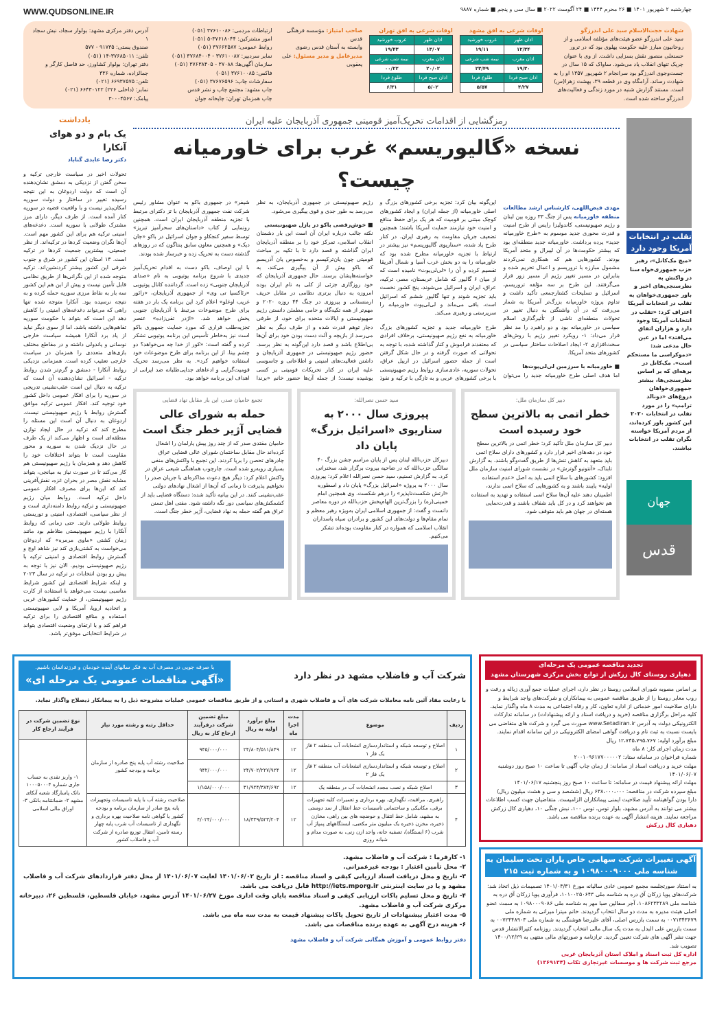WWW.QUDSONLINE.IR چهارشنبه ۲ شهریور ۱۴۰۱ ■ ۲۶ محرم ۱۴۴۴ ■ ۲۴ آگوست ۲۰۲۲ ■ سال سی و پنجم ■ شماره ۹۸۸۷
شهادت حجت‌الاسلام سید علی اندرزگو
سید علی اندرزگو عضو هیئت‌های مؤتلفه اسلامی و از روحانیون مبارز علیه حکومت پهلوی بود که در ترور حسنعلی منصور نقش بسزایی داشت. از وی با عنوان چریک تنهای انقلاب یاد می‌شود. ساواک که ۱۵ سال در جست‌وجوی اندرزگو بود سرانجام ۲ شهریور ۱۳۵۷ او را به شهادت رساند. آرامگاه وی در قطعه ۳۹، بهشت زهرا(س) است. مستند گزارش شنبه در مورد زندگی و فعالیت‌های اندرزگو ساخته شده است.
اوقات شرعی به افق مشهد
| اذان ظهر | غروب خورشید |
| ۱۲/۳۴ | ۱۹/۱۱ |
| اذان مغرب | نیمه شب شرعی |
| ۱۹/۳۰ | ۲۳/۴۹ |
| اذان صبح فردا | طلوع فردا |
| ۴/۲۷ | ۵/۵۷ |
اوقات شرعی به افق تهران
| اذان ظهر | غروب خورشید |
| ۱۳/۰۷ | ۱۹/۴۳ |
| اذان مغرب | نیمه شب شرعی |
| ۲۰/۰۲ | ۰۰/۲۲ |
| اذان صبح فردا | طلوع فردا |
| ۵/۰۲ | ۶/۳۱ |
صاحب امتیاز: مؤسسه فرهنگی قدس
وابسته به آستان قدس رضوی
مدیرعامل و مدیر مسئول: علی یعقوبی
ارتباطات مردمی: ۳۷۶۱۰۰۸۶ (۰۵۱)
امور مشترکین: ۳۷۶۱۸۰۴۴-۵ (۰۵۱)
روابط عمومی: ۳۷۶۶۲۵۸۷ (۰۵۱)
نمابر سردبیر: ۳۷۶۱۰۰۸۷ - ۳۷۶۸۴۰۰۴ (۰۵۱)
سازمان آگهی‌ها: ۳۷۰۸۸ - ۳۷۶۳۸۴۰۵ (۰۵۱)
فاکس: ۳۷۶۱۰۰۸۵ (۰۵۱)
سفارشات چاپ: ۳۷۶۷۶۵۹۶ (۰۵۱)
چاپ مشهد: مجتمع چاپ و نشر قدس
چاپ همزمان تهران: چاپخانه جوان
آدرس دفتر مرکزی مشهد: بولوار سجاد، نبش سجاد ۱
صندوق پستی: ۹۱۷۳۵ - ۵۷۷
تلفن: ۳۷۶۸۵۰۱۱-۱۴ (۰۵۱)
دفتر تهران: بولوار کشاورز، حد فاصل کارگر و جمالزاده، شماره ۳۳۶
تلفن: ۶۶۹۳۷۵۷۵ (۰۲۱)
نمابر: (داخلی ۲۲۶) ۶۶۴۳۰۱۲۲ (۰۲۱)
پیامک: ۳۰۰۰۴۵۶۷
تقلب در انتخابات آمریکا وجود دارد
«میچ مک‌کانل»، رهبر حزب جمهوری‌خواه سنا در واکنش به نظرسنجی‌های اخیر و باور جمهوری‌خواهان به تقلب در انتخابات آمریکا اعتراف کرد: «تقلب در انتخابات آمریکا وجود دارد و هزاران اتفاق می‌افتد» اما در عین حال مدعی شد: «دموکراسی ما مستحکم است». مک‌کانل در برهه‌ای که بر اساس نظرسنجی‌ها، بیشتر جمهوری‌خواهان دروغ‌های «دونالد ترامپ» را در مورد تقلب در انتخابات ۲۰۲۰ این کشور باور کرده‌اند، از مردم آمریکا خواسته نگران تقلب در انتخابات نباشند.
جهان
قدس
رمزگشایی از اقدامات تحریک‌آمیز قومیتی جمهوری آذربایجان علیه ایران
نسخه «گالیوریسم» غرب برای خاورمیانه چیست؟
مهدی فیض‌اللهی، کارشناس ارشد مطالعات منطقه خاورمیانه پس از جنگ ۳۳ روزه بین لبنان و رژیم صهیونیستی، کاندولیزا رایس از طرح امنیت و قدرت محوری جدید موسوم به «طرح خاورمیانه جدید» پرده برداشت. خاورمیانه جدید منطقه‌ای بود که بیشتر حکومت‌ها در آن لیبرال و متحد آمریکا بودند. کشورهایی هم که همکاری نمی‌کردند مشمول مبارزه با تروریسم و اعمال تحریم شده و بنابراین در مسیر تغییر رژیم از مسیر زور قرار می‌گرفتند. این طرح بر سه مؤلفه تروریسم، اسرائیل و تسلیحات کشتارجمعی تأکید داشت و تداوم پروژه خاورمیانه بزرگ‌تر آمریکا به شمار می‌رفت که در آن واشنگتن به دنبال تغییر در تحولات منطقه‌ای ناشی از تأثیرگذاری اسلام سیاسی در خاورمیانه بود و دو راهبرد را مد نظر قرار می‌داد: ۱- رویکرد تغییر رژیم با روش‌های سخت‌افزاری ۲- ایجاد اصلاحات ساختار سیاسی در کشورهای متحد آمریکا.
■ خاورمیانه با سرزمین لی‌لی‌پوت‌ها
اما هدف اصلی طرح خاورمیانه جدید را می‌توان این‌گونه بیان کرد: تجزیه برخی کشورهای بزرگ و اصلی خاورمیانه (از جمله ایران) و ایجاد کشورهای کوچک مبتنی بر قومیت که هر یک برای حفظ منافع و امنیت خود نیازمند حمایت آمریکا باشند؛ همچنین تضعیف جریان مقاومت به رهبری ایران. در کنار طرح یاد شده، «سناریوی گالیوریسم» نیز پیشتر در ارتباط با تجزیه خاورمیانه مطرح شده بود که خاورمیانه را به دو بخش غرب آسیا و شمال آفریقا تقسیم کرده و آن را «لی‌لی‌پوت» نامیده است که از میان ۶ گالیور که شامل عربستان، مصر، ترکیه، عراق، ایران و اسرائیل می‌شوند، پنج کشور نخست باید تجزیه شوند و تنها گالیور ششم که اسرائیل است، باقی می‌ماند و لی‌لی‌پوت خاورمیانه را سرپرستی و رهبری می‌کند.
طرح خاورمیانه جدید و تجزیه کشورهای بزرگ خاورمیانه به نفع رژیم صهیونیستی، برخلاف افرادی که معتقدند فراموش و کنار گذاشته شده، با توجه به تحولاتی که صورت گرفته و در حال شکل گرفتن است از جمله حضور اسرائیل در اربیل عراق، تحولات سوریه، عادی‌سازی روابط رژیم صهیونیستی با برخی کشورهای عربی و به تازگی با ترکیه و نفوذ رژیم صهیونیستی در جمهوری آذربایجان، به نظر می‌رسد به طور جدی و قوی پیگیری می‌شود.
■ خوش‌رقصی باکو در پازل صهیونیستی
نکته جالب درباره ایران آن است این بار دشمنان انقلاب اسلامی، تمرکز خود را بر منطقه آذربایجان ایران گذاشته و قصد دارد تا با تکیه بر مباحث قومیتی چون پان‌ترکیسم و به‌خصوص پان آذریسم که باکو بیش از آن پیگیری می‌کند، به خواسته‌هایشان برسند. حال جمهوری آذربایجان که خود روزگاری جزئی از کلی به نام ایران بوده امروزه به دنبال برتری نظامی در مقابل حریف ارمنستانی و پیروزی در جنگ ۴۴ روزه ۲۰۲۰ و مهم‌تر از همه تکیه‌گاه و حامی مطمئن دانستن رژیم صهیونیستی و ایالات متحده برای خود، از طرفی دچار توهم قدرت شده و از طرف دیگر به نظر می‌رسد از بازیچه و آلت دست بودن خود برای آن‌ها بی‌اطلاع باشد و قصد دارد این‌گونه به نظر برسد. حضور رژیم صهیونیستی در جمهوری آذربایجان و داشتن فعالیت‌های امنیتی و اطلاعاتی و جاسوسی علیه ایران در کنار تحریکات قومیتی بر کسی پوشیده نیست؛ از جمله آن‌ها حضور خانم «برندا شیفر» در جمهوری باکو به عنوان مشاور رئیس شرکت نفت جمهوری آذربایجان با تز دکترای مرتبط با تجزیه منطقه آذربایجان ایران است. همچنین رونمایی از کتاب «داستان‌های سحرآمیز تبریز» توسط سفیر کنجکاو و جوان اسرائیل در باکو «جان دیک» و همچنین معاون سابق پنتاگون که در روزهای گذشته دست به تحریک زده و خبرساز شده بودند.
با این اوصاف، باکو دست به اقدام تحریک‌آمیز جدیدی با شروع برنامه یوتیوبی به نام «صدای آذربایجان جنوبی» زده است. گرداننده کانال یوتیوبی «رئاکسیا تی وی» از جمهوری آذربایجان، «زائور غریب اوغلو» اعلام کرد این برنامه یک بار در هفته برای طرح موضوعات مرتبط با آذربایجان جنوبی پخش خواهد شد. «اژدر تقی‌زاده» عنصر تجزیه‌طلب فراری که مورد حمایت جمهوری باکو است نیز به‌خاطر تأسیس این برنامه یوتیوبی تشکر کرده و گفته است: «کور از خدا چه می‌خواهد؟ دو چشم بینا. از این برنامه برای طرح موضوعات خود استفاده خواهیم کرد». به نظر می‌رسد تحریک قومیت‌گرایی و ادعاهای جدایی‌طلبانه ضد ایرانی از اهداف این برنامه خواهد بود.
دبیر کل سازمان ملل:
خطر اتمی به بالاترین سطح خود رسیده است
دبیر کل سازمان ملل تأکید کرد: خطر اتمی در بالاترین سطح خود در دهه‌های اخیر قرار دارد و کشورهای دارای سلاح اتمی باید متعهد به کاهش تنش‌ها از طریق گفت‌وگو باشند. به گزارش تابناک، «آنتونیو گوترش» در نشست شورای امنیت سازمان ملل افزود: کشورهای با سلاح اتمی باید به اصل «عدم استفاده اولیه» پایبند باشند و به کشورهایی که سلاح اتمی ندارند، اطمینان دهند علیه آن‌ها سلاح اتمی استفاده و تهدید به استفاده هم نخواهند کرد و در کل باید شفاف باشند و قدرت‌نمایی هسته‌ای در جهان هم باید متوقف شود.
سید حسن نصرالله:
پیروزی سال ۲۰۰۰ به سناریوی «اسرائیل بزرگ» پایان داد
دبیرکل حزب‌الله لبنان پس از پایان مراسم جشن بزرگ ۴۰ سالگی حزب‌الله که در ضاحیه بیروت برگزار شد، سخنرانی کرد. به گزارش تسنیم، سید حسن نصرالله اعلام کرد: پیروزی سال ۲۰۰۰ به پروژه «اسرائیل بزرگ» پایان داد و اسطوره «ارتش شکست‌ناپذیر» را درهم شکست. وی همچنین امام خمینی(ره) را بزرگ‌ترین الهام‌بخش حزب‌الله در دوره معاصر دانست و گفت: از جمهوری اسلامی ایران به‌ویژه رهبر معظم و تمام مقام‌ها و دولت‌های این کشور و برادران سپاه پاسداران انقلاب اسلامی که همواره در کنار مقاومت بوده‌اند تشکر می‌کنیم.
تجمع حامیان صدر، این بار مقابل نهاد قضایی
حمله به شورای عالی قضایی آژیر خطر جنگ است
حامیان مقتدی صدر که از چند روز پیش پارلمان را اشغال کرده‌اند حال مقابل ساختمان شورای عالی قضایی عراق چادرهای تحصن را برپا کردند. این تجمع با واکنش‌های منفی بسیاری روبه‌رو شده است. چارچوب هماهنگی شیعی عراق در واکنش اعلام کرد: دیگر هیچ دعوت مذاکره‌ای با جریان صدر را نخواهیم پذیرفت تا زمانی که آن‌ها از اشغال نهادهای دولتی عقب‌نشینی کنند. در این بیانیه تأکید شده: دستگاه قضایی باید از کشمکش‌های سیاسی دور نگه داشته شود. مفتی اهل تسنن عراق هم گفته حمله به نهاد قضایی، آژیر خطر جنگ است.
یادداشت
یک بام و دو هوای آنکارا
دکتر رضا عابدی گناباد
تحولات اخیر در سیاست خارجی ترکیه و سخن گفتن از نزدیکی به دمشق نشان‌دهنده آن است که دولت اردوغان به این نتیجه رسیده تغییر در ساختار و دولت سوریه امکان‌پذیر نیست و با واقعیت قضیه در سوریه کنار آمده است. از طرف دیگر، دارای مرز مشترک طولانی با سوریه است. دغدغه‌های امنیتی ترکیه هم برای این کشور مهم است. آن‌ها نگران وضعیت کردها در ترکیه‌اند. از نظر جمعیتی، بیشترین جمعیت کردها در ترکیه است. ۱۳ استان این کشور در شرق و جنوب شرقی این کشور بیشتر کردنشین‌اند. ترکیه متوجه شده از این نگرانی‌ها از طریق نظامی قابل تأمین نیست و پیش از این هم این کشور سه بار به نقاط مرزی سوریه حمله کرده و به نتیجه نرسیده بود. آنکارا متوجه شده تنها راهی که می‌تواند دغدغه‌های امنیتی را کاهش دهد این است که بتواند با حکومت سوریه تفاهم‌هایی داشته باشد. اما از سوی دیگر نباید از یاد برد آنکارا همیشه سیاست خارجی نوسانی و پاندولی داشته و در مقاطع مختلف بازی‌های متعددی را همزمان در سیاست خارجی تعقیب کرده است. همزمانی نزدیکی روابط آنکارا - دمشق و گرم‌تر شدن روابط ترکیه - اسرائیل نشان‌دهنده آن است که ترکیه به دنبال این است عقب‌نشینی تدریجی در سوریه را برای افکار عمومی داخل کشور خود توجیه کند. افکار عمومی ترکیه موافق گسترش روابط با رژیم صهیونیستی نیست. اردوغان به دنبال آن است این مسئله را مطرح کند که ترکیه در حال ایجاد توازن منطقه‌ای است و اظهار می‌کند از یک طرف در حال نزدیک شدن به سوریه و محور مقاومت است تا بتواند اختلافات خود را کاهش دهد و همزمان با رژیم صهیونیستی هم کار می‌کند تا در صورت نیاز به میانجی، بتواند مشابه نقش مصر در بحران غزه، نقش‌آفرینی کند که این‌ها برای مصرف افکار عمومی داخل ترکیه است. روابط میان رژیم صهیونیستی و ترکیه روابط دامنه‌داری است و از نظر سیاسی، اقتصادی، امنیتی و توریستی روابط طولانی دارند. حتی زمانی که روابط آنکارا با رژیم صهیونیستی متلاطم بود مانند زمان کشتی «ماوی مرمره» که اردوغان می‌خواست به کشتی‌بازی کند نیز شاهد اوج و گسترش روابط اقتصادی و امنیتی ترکیه با رژیم صهیونیستی بودیم. الان نیز با توجه به پیش رو بودن انتخابات در ترکیه در سال ۲۰۲۳ و اینکه شرایط اقتصادی این کشور شرایط مناسبی نیست می‌خواهد با استفاده از کارت رژیم صهیونیستی، از حمایت کشورهای غربی و اتحادیه اروپا، آمریکا و لابی صهیونیستی استفاده و منافع اقتصادی را برای ترکیه فراهم کند و با ارتقای وضعیت اقتصادی بتواند در شرایط انتخاباتی موفق‌تر باشد.
تجدید مناقصه عمومی یک مرحله‌ای
دهیاری روستای کال زرکش از توابع بخش مرکزی شهرستان مشهد
بر اساس مصوبه شورای اسلامی روستا در نظر دارد، اجرای عملیات جمع آوری زباله و رفت و روب معابر روستا را از طریق مناقصه عمومی به پیمانکاران و شرکت‌های واجد شرایط و دارای صلاحیت امور خدماتی از اداره تعاون، کار و رفاه اجتماعی به مدت ۸ ماه واگذار نماید. کلیه مراحل برگزاری مناقصه (خرید و دریافت اسناد و ارائه پیشنهادات) در سامانه تدارکات الکترونیکی دولت به آدرس www.Setadiran.ir صورت می گیرد و شرکت های متقاضی می بایست نسبت به ثبت نام و دریافت گواهی امضای الکترونیکی در این سامانه اقدام نمایند.
مبلغ برآورد اولیه: ۱۲،۷۴۵،۷۹۵،۷۶۷ ریال
مدت زمان اجرای کار: ۸ ماه
شماره فراخوان در سامانه ستاد: ۲۰۰۱۰۹۶۱۷۷۰۰۰۰۰۲
مهلت خرید و دریافت اسناد از سامانه: از زمان چاپ آگهی تا ساعت ۱۰ صبح روز دوشنبه ۱۴۰۱/۰۶/۰۷
مهلت ارائه پیشنهاد قیمت در سامانه: تا ساعت ۱۰ صبح روز پنجشنبه ۱۴۰۱/۰۶/۱۷
مبلغ سپرده شرکت در مناقصه: ۶۳۸،۰۰۰،۰۰۰ ریال (ششصد و سی و هشت میلیون ریال)
دارا بودن گواهینامه تأیید صلاحیت ایمنی پیمانکاران الزامیست. متقاضیان جهت کسب اطلاعات بیشتر می توانند به آدرس مشهد، بلوار توس، توس ۱۰۰، نبش جنگی ۱۰، دهیاری کال زرکش مراجعه نمایند. هزینه انتشار آگهی به عهده برنده مناقصه می باشد.
دهیاری کال زرکش
آگهی تغییرات شرکت سهامی خاص یاران تخت سلیمان به شناسه ملی ۱۰۹۸۰۰۰۹۰۰۰ و به شماره ثبت ۲۱۵
به استناد صورتجلسه مجمع عمومی عادی سالیانه مورخ ۱۴۰۱/۰۳/۳۱ تصمیمات ذیل اتخاذ شد: شرکت‌های پویا زرکان آق دره به شناسه ملی ۱۰۱۰۰۲۵۰۶۴۳، فرآوری پویا زرکان آق دره به شناسه ملی ۱۰۸۶۲۳۳۲۸۹، آجر سفالین صبا مهر به شناسه ملی ۱۰۹۸۰۰۰۹۰۸۶ به سمت عضو اصلی هیئت مدیره به مدت دو سال انتخاب گردیدند. خانم میترا میرانی به شماره ملی ۰۰۷۱۳۴۳۶۷۹ به سمت بازرس اصلی، آقای علیرضا هوشنگی به شماره ملی ۰۰۷۲۴۴۸۹۰۳ به سمت بازرس علی البدل به مدت یک سال مالی انتخاب گردیدند. روزنامه کثیرالانتشار قدس جهت نشر آگهی های شرکت تعیین گردید. ترازنامه و صورتهای مالی منتهی به ۱۴۰۰/۱۲/۲۹ تصویب شد.
اداره کل ثبت اسناد و املاک استان آذربایجان غربی
مرجع ثبت شرکت ها و موسسات غیرتجاری تکاب (۱۳۶۹۱۳۴)
شرکت آب و فاضلاب مشهد در نظر دارد
با صرفه جویی در مصرف آب به فکر سالهای آینده خودمان و فرزندانمان باشیم.
«آگهی مناقصات عمومی یک مرحله ای»
با رعایت مفاد آئین نامه معاملات شرکت های آب و فاضلاب شهری و استانی و از طریق مناقصات عمومی عملیات مشروحه ذیل را به پیمانکار ذیصلاح واگذار نماید.
| ردیف | موضوع | مدت اجرا ماه | مبلغ برآورد اولیه به ریال | مبلغ تضمین شرکت درفرآیند ارجاع کار به ریال | حداقل رتبه و رشته مورد نیاز | نوع تضمین شرکت در فرآیند ارجاع کار |
| --- | --- | --- | --- | --- | --- | --- |
| ۱ | اصلاح و توسعه شبکه و استانداردسازی انشعابات آب منطقه ۲ فاز یک فاز ۱ | ۱۲ | ۲۴/۸۰۴/۵۱۱/۸۴۹ | ۹۴۵/۰۰۰/۰۰۰ | صلاحیت رشته آب پایه پنج صادره از سازمان برنامه و بودجه کشور | ۱- واریز نقدی به حساب جاری شماره ۱۰۰۰۵۰۰۰۴ بانک پاسارگاد شعبه آبکای مشهد ۲- ضمانتنامه بانکی ۳- اوراق مالی اسلامی |
| ۲ | اصلاح و توسعه شبکه و استانداردسازی انشعابات آب منطقه ۲ فاز یک فاز ۲ | ۱۲ | ۲۴/۷۰۲/۲۲۷/۹۲۴ | ۹۴۲/۰۰۰/۰۰۰ | | |
| ۳ | اصلاح شبکه و نصب مجدد انشعابات آب در منطقه یک | ۱۲ | ۳۱/۹۲۴/۳۸۴/۶۹۲ | ۱/۱۵۸/۰۰۰/۰۰۰ | | |
| ۴ | راهبری، مراقبت، نگهداری، بهره برداری و تعمیرات کلیه تجهیزات برقی، مکانیکی و ساختمانی تاسیسات خط انتقال از سد دوستی به مشهد، شامل خط انتقال و حوضچه های بین راهی، مخازن ذخیره، مخزن ذخیره یک میلیون متر مکعبی، ایستگاههای پمپاژ آب شرب (۶ ایستگاه)، تصفیه خانه، واحد ازن زنی، به صورت مدام و شبانه روزی | ۱۲ | ۱۸/۳۳۹/۵۲۳/۲۰۴ | ۴/۰۲۴/۰۰۰/۰۰۰ | صلاحیت رشته آب با پایه تاسیسات وتجهیزات پایه پنج صادر از سازمان برنامه و بودجه کشور یا گواهی نامه صلاحیت بهره برداری و نگهداری از تاسیسات آب شرب پایه چهار رسته تامین، انتقال توزیع صادره از شرکت آب و فاضلاب کشور | |
۱- کارفرما : شرکت آب و فاضلاب مشهد.
۲- محل تأمین اعتبار : بودجه غیرعمرانی.
۳- تاریخ و محل دریافت اسناد ارزیابی کیفی و اسناد مناقصه : از تاریخ ۱۴۰۱/۰۶/۰۲ لغایت ۱۴۰۱/۰۶/۰۷ از محل دفتر قراردادهای شرکت آب و فاضلاب مشهد و یا در سایت اینترنتی http://iets.mporg.ir قابل دریافت می باشد.
۴- تاریخ و محل تسلیم پاکات ارزیابی کیفی و اسناد مناقصه پایان وقت اداری مورخ ۱۴۰۱/۰۶/۲۷ آدرس مشهد، خیابان فلسطین، فلسطین ۲۶، دبیرخانه مرکزی شرکت آب و فاضلاب مشهد.
۵- مدت اعتبار پیشنهادات از تاریخ تحویل پاکات پیشنهاد قیمت به مدت سه ماه می باشد.
۶- هزینه درج آگهی به عهده برنده مناقصات می باشد.
دفتر روابط عمومی و آموزش همگانی شرکت آب و فاضلاب مشهد